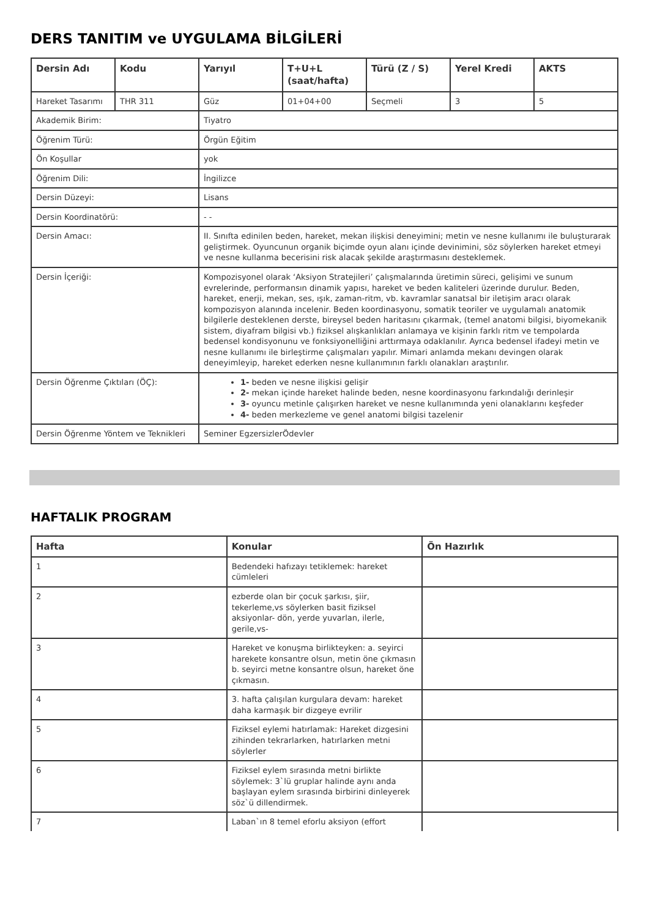DERS TANITIM ve UYGULAMA BİLGİLERİ
| Dersin Adı | Kodu | Yarıyıl | T+U+L (saat/hafta) | Türü (Z / S) | Yerel Kredi | AKTS |
| --- | --- | --- | --- | --- | --- | --- |
| Hareket Tasarımı | THR 311 | Güz | 01+04+00 | Seçmeli | 3 | 5 |
| Akademik Birim: | | Tiyatro | | | | |
| Öğrenim Türü: | | Örgün Eğitim | | | | |
| Ön Koşullar | | yok | | | | |
| Öğrenim Dili: | | İngilizce | | | | |
| Dersin Düzeyi: | | Lisans | | | | |
| Dersin Koordinatörü: | | - - | | | | |
| Dersin Amacı: | | II. Sınıfta edinilen beden, hareket, mekan ilişkisi deneyimini; metin ve nesne kullanımı ile buluşturarak geliştirmek. Oyuncunun organik biçimde oyun alanı içinde devinimini, söz söylerken hareket etmeyi ve nesne kullanma becerisini risk alacak şekilde araştırmasını desteklemek. | | | | |
| Dersin İçeriği: | | Kompozisyonel olarak ‘Aksiyon Stratejileri’ çalışmalarında üretimin süreci, gelişimi ve sunum evrelerinde, performansın dinamik yapısı, hareket ve beden kaliteleri üzerinde durulur. Beden, hareket, enerji, mekan, ses, ışık, zaman-ritm, vb. kavramlar sanatsal bir iletişim aracı olarak kompozisyon alanında incelenir. Beden koordinasyonu, somatik teoriler ve uygulamalı anatomik bilgilerle desteklenen derste, bireysel beden haritasını çıkarmak, (temel anatomi bilgisi, biyomekanik sistem, diyafram bilgisi vb.) fiziksel alışkanlıkları anlamaya ve kişinin farklı ritm ve tempolarda bedensel kondisyonunu ve fonksiyonelliğini arttırmaya odaklanılır. Ayrıca bedensel ifadeyi metin ve nesne kullanımı ile birleştirme çalışmaları yapılır. Mimari anlamda mekanı devingen olarak deneyimleyip, hareket ederken nesne kullanımının farklı olanakları araştırılır. | | | | |
| Dersin Öğrenme Çıktıları (ÖÇ): | | 1- beden ve nesne ilişkisi gelişir 2- mekan içinde hareket halinde beden, nesne koordinasyonu farkındalığı derinleşir 3- oyuncu metinle çalışırken hareket ve nesne kullanımında yeni olanaklarını keşfeder 4- beden merkezleme ve genel anatomi bilgisi tazelenir | | | | |
| Dersin Öğrenme Yöntem ve Teknikleri | | Seminer EgzersizlerÖdevler | | | | |
HAFTALIK PROGRAM
| Hafta | Konular | Ön Hazırlık |
| --- | --- | --- |
| 1 | Bedendeki hafızayı tetiklemek: hareket cümleleri | |
| 2 | ezberde olan bir çocuk şarkısı, şiir, tekerleme,vs söylerken basit fiziksel aksiyonlar- dön, yerde yuvarlan, ilerle, gerile,vs- | |
| 3 | Hareket ve konuşma birlikteyken: a. seyirci harekete konsantre olsun, metin öne çıkmasın b. seyirci metne konsantre olsun, hareket öne çıkmasın. | |
| 4 | 3. hafta çalışılan kurgulara devam: hareket daha karmaşık bir dizgeye evrilir | |
| 5 | Fiziksel eylemi hatırlamak: Hareket dizgesini zihinden tekrarlarken, hatırlarken metni söylerler | |
| 6 | Fiziksel eylem sırasında metni birlikte söylemek: 3`lü gruplar halinde aynı anda başlayan eylem sırasında birbirini dinleyerek söz`ü dillendirmek. | |
| 7 | Laban`ın 8 temel eforlu aksiyon (effort | |